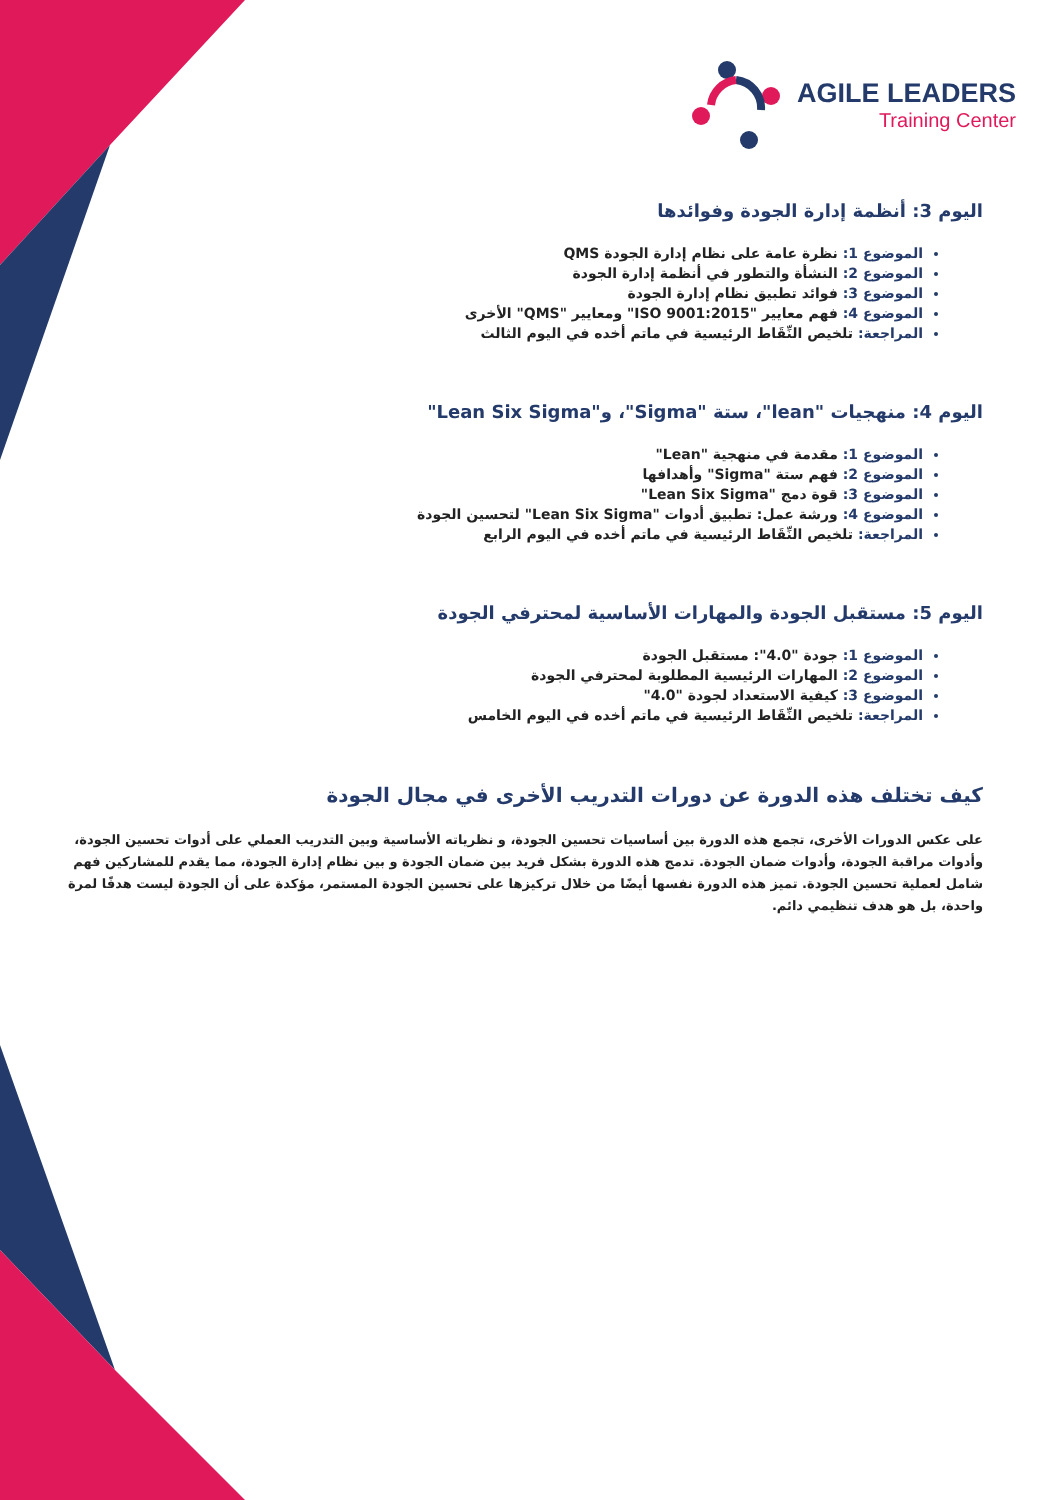AGILE LEADERS
Training Center
اليوم 3: أنظمة إدارة الجودة وفوائدها
الموضوع 1: نظرة عامة على نظام إدارة الجودة QMS
الموضوع 2: النشأة والتطور في أنظمة إدارة الجودة
الموضوع 3: فوائد تطبيق نظام إدارة الجودة
الموضوع 4: فهم معايير "ISO 9001:2015" ومعايير "QMS" الأخرى
المراجعة: تلخيص النِّقَاط الرئيسية في ماتم أخده في اليوم الثالث
اليوم 4: منهجيات "lean"، ستة "Sigma"، و"Lean Six Sigma"
الموضوع 1: مقدمة في منهجية "Lean"
الموضوع 2: فهم ستة "Sigma" وأهدافها
الموضوع 3: قوة دمج "Lean Six Sigma"
الموضوع 4: ورشة عمل: تطبيق أدوات "Lean Six Sigma" لتحسين الجودة
المراجعة: تلخيص النِّقَاط الرئيسية في ماتم أخده في اليوم الرابع
اليوم 5: مستقبل الجودة والمهارات الأساسية لمحترفي الجودة
الموضوع 1: جودة "4.0": مستقبل الجودة
الموضوع 2: المهارات الرئيسية المطلوبة لمحترفي الجودة
الموضوع 3: كيفية الاستعداد لجودة "4.0"
المراجعة: تلخيص النِّقَاط الرئيسية في ماتم أخده في اليوم الخامس
كيف تختلف هذه الدورة عن دورات التدريب الأخرى في مجال الجودة
على عكس الدورات الأخرى، تجمع هذه الدورة بين أساسيات تحسين الجودة، و نظرياته الأساسية وبين التدريب العملي على أدوات تحسين الجودة، وأدوات مراقبة الجودة، وأدوات ضمان الجودة. تدمج هذه الدورة بشكل فريد بين ضمان الجودة و بين نظام إدارة الجودة، مما يقدم للمشاركين فهم شامل لعملية تحسين الجودة. تميز هذه الدورة نفسها أيضًا من خلال تركيزها على تحسين الجودة المستمر، مؤكدة على أن الجودة ليست هدفًا لمرة واحدة، بل هو هدف تنظيمي دائم.